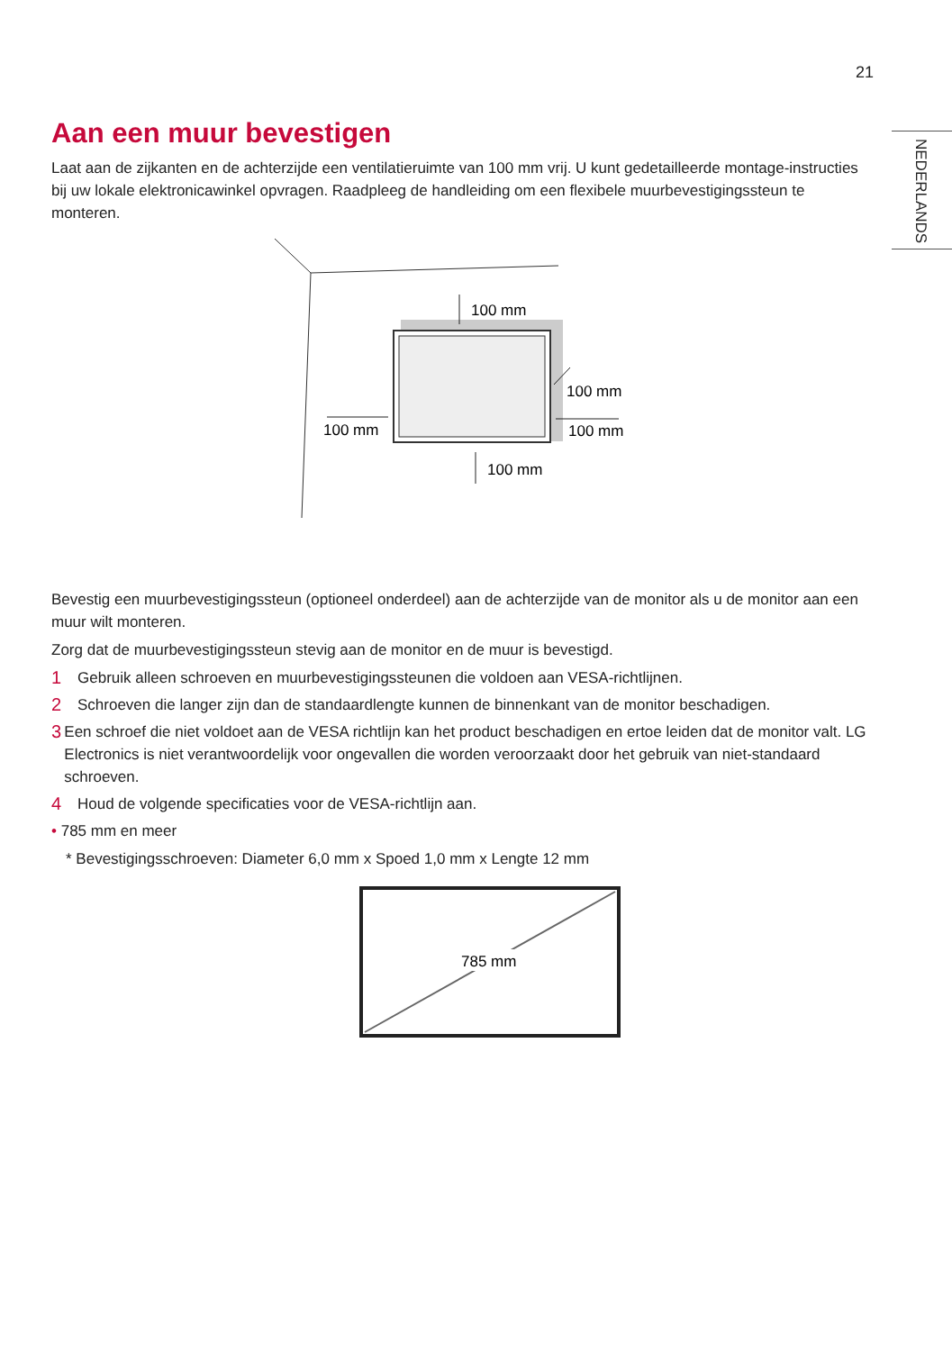21
NEDERLANDS
Aan een muur bevestigen
Laat aan de zijkanten en de achterzijde een ventilatieruimte van 100 mm vrij. U kunt gedetailleerde montage-instructies bij uw lokale elektronicawinkel opvragen. Raadpleeg de handleiding om een flexibele muurbevestigingssteun te monteren.
100 mm
100 mm
100 mm
100 mm
100 mm
Bevestig een muurbevestigingssteun (optioneel onderdeel) aan de achterzijde van de monitor als u de monitor aan een muur wilt monteren.
Zorg dat de muurbevestigingssteun stevig aan de monitor en de muur is bevestigd.
1 Gebruik alleen schroeven en muurbevestigingssteunen die voldoen aan VESA-richtlijnen.
2 Schroeven die langer zijn dan de standaardlengte kunnen de binnenkant van de monitor beschadigen.
3 Een schroef die niet voldoet aan de VESA richtlijn kan het product beschadigen en ertoe leiden dat de monitor valt. LG Electronics is niet verantwoordelijk voor ongevallen die worden veroorzaakt door het gebruik van niet-standaard schroeven.
4 Houd de volgende specificaties voor de VESA-richtlijn aan.
• 785 mm en meer
* Bevestigingsschroeven: Diameter 6,0 mm x Spoed 1,0 mm x Lengte 12 mm
785 mm